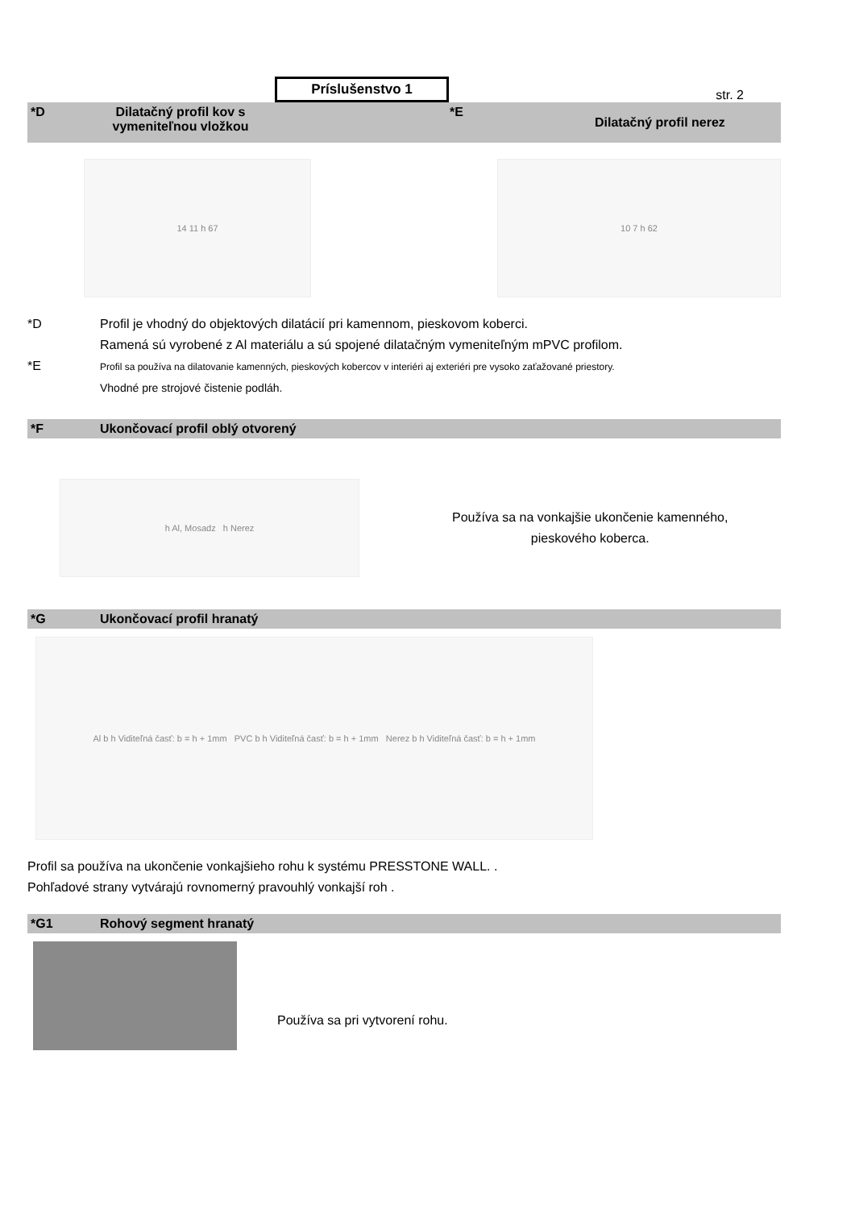Príslušenstvo 1
str. 2
*D Dilatačný profil kov s vymeniteľnou vložkou *E Dilatačný profil nerez
14 11 h 67 10 7 h 62
*D Profil je vhodný do objektových dilatácií pri kamennom, pieskovom koberci.
Ramená sú vyrobené z Al materiálu a sú spojené dilatačným vymeniteľným mPVC profilom.
*E
Profil sa používa na dilatovanie kamenných, pieskových kobercov v interiéri aj exteriéri pre vysoko zaťažované priestory.
Vhodné pre strojové čistenie podláh.
*F Ukončovací profil oblý otvorený
h Al, Mosadz h Nerez
Používa sa na vonkajšie ukončenie kamenného,
pieskového koberca.
*G Ukončovací profil hranatý
Al b h Viditeľná časť: b = h + 1mm PVC b h Viditeľná časť: b = h + 1mm Nerez b h Viditeľná časť: b = h + 1mm
Profil sa používa na ukončenie vonkajšieho rohu k systému PRESSTONE WALL. .
Pohľadové strany vytvárajú rovnomerný pravouhlý vonkajší roh .
*G1 Rohový segment hranatý
Používa sa pri vytvorení rohu.